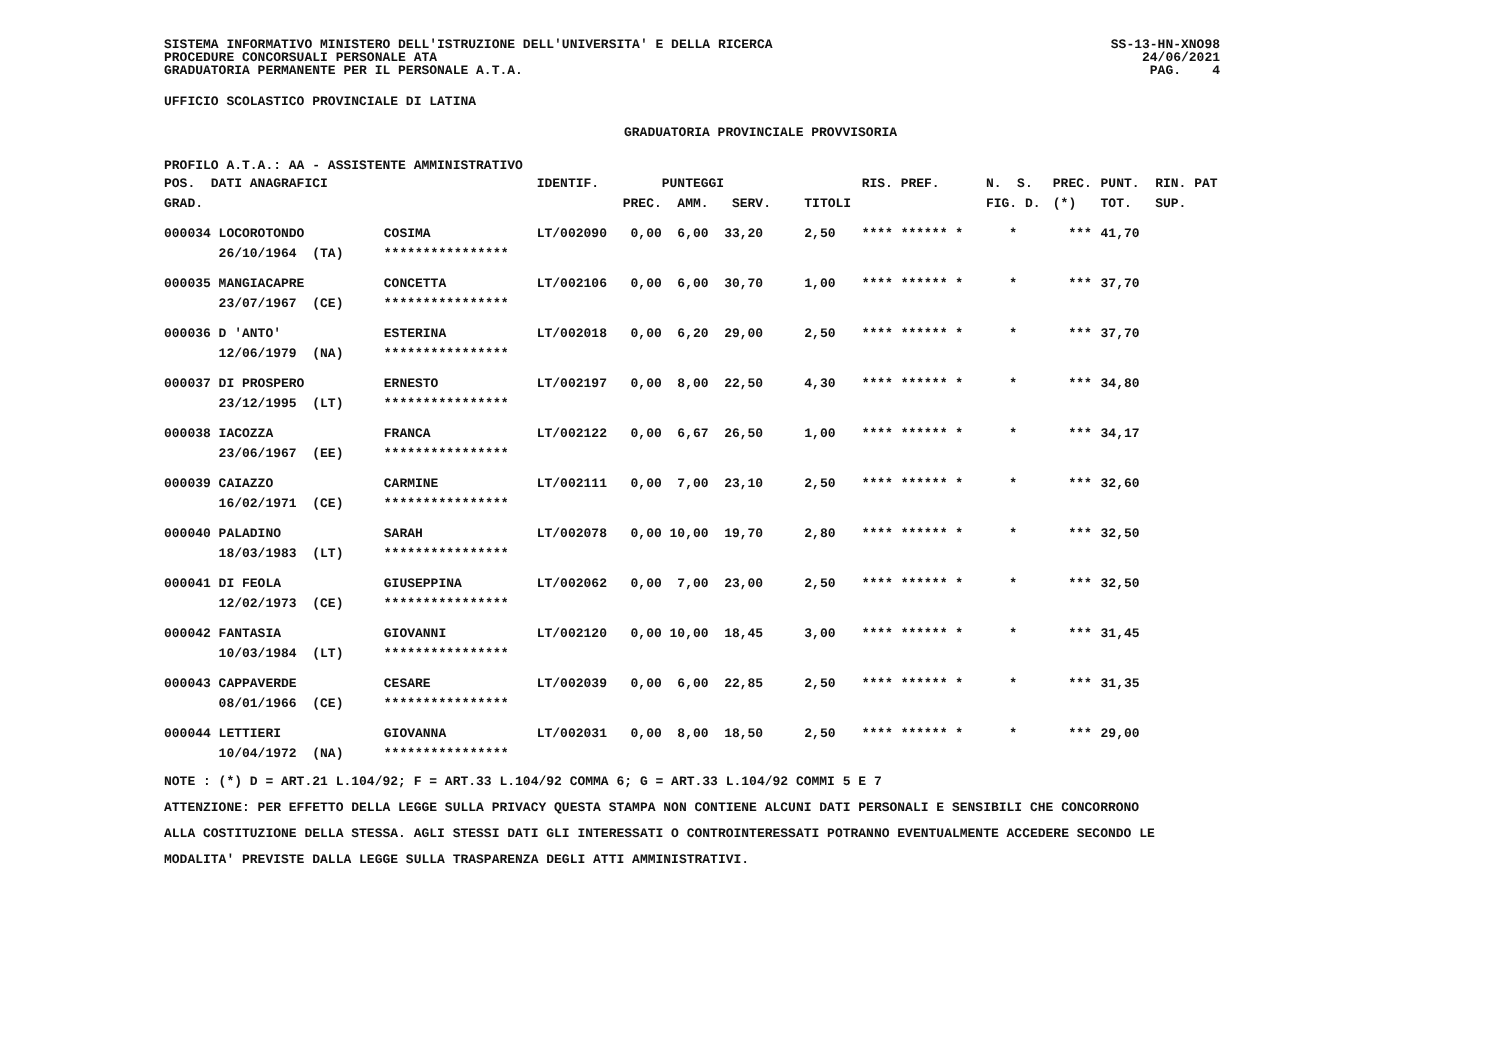SISTEMA INFORMATIVO MINISTERO DELL'ISTRUZIONE DELL'UNIVERSITA' E DELLA RICERCA
PROCEDURE CONCORSUALI PERSONALE ATA
GRADUATORIA PERMANENTE PER IL PERSONALE A.T.A.
SS-13-HN-XNO98
24/06/2021
PAG. 4
UFFICIO SCOLASTICO PROVINCIALE DI LATINA
GRADUATORIA PROVINCIALE PROVVISORIA
PROFILO A.T.A.: AA - ASSISTENTE AMMINISTRATIVO
| POS. DATI ANAGRAFICI | | IDENTIF. | PUNTEGGI | | RIS. PREF. | N. S. | PREC. | PUNT. RIN. PAT |
| --- | --- | --- | --- | --- | --- | --- | --- | --- |
| GRAD. | | | PREC. AMM. SERV. | TITOLI | | FIG. D. | (*) | TOT. SUP. |
| 000034 LOCOROTONDO | COSIMA | LT/002090 | 0,00 6,00 33,20 | 2,50 | **** ****** * | * | *** | 41,70 |
| 26/10/1964 (TA) | **************** | | | | | | | |
| 000035 MANGIACAPRE | CONCETTA | LT/002106 | 0,00 6,00 30,70 | 1,00 | **** ****** * | * | *** | 37,70 |
| 23/07/1967 (CE) | **************** | | | | | | | |
| 000036 D 'ANTO' | ESTERINA | LT/002018 | 0,00 6,20 29,00 | 2,50 | **** ****** * | * | *** | 37,70 |
| 12/06/1979 (NA) | **************** | | | | | | | |
| 000037 DI PROSPERO | ERNESTO | LT/002197 | 0,00 8,00 22,50 | 4,30 | **** ****** * | * | *** | 34,80 |
| 23/12/1995 (LT) | **************** | | | | | | | |
| 000038 IACOZZA | FRANCA | LT/002122 | 0,00 6,67 26,50 | 1,00 | **** ****** * | * | *** | 34,17 |
| 23/06/1967 (EE) | **************** | | | | | | | |
| 000039 CAIAZZO | CARMINE | LT/002111 | 0,00 7,00 23,10 | 2,50 | **** ****** * | * | *** | 32,60 |
| 16/02/1971 (CE) | **************** | | | | | | | |
| 000040 PALADINO | SARAH | LT/002078 | 0,00 10,00 19,70 | 2,80 | **** ****** * | * | *** | 32,50 |
| 18/03/1983 (LT) | **************** | | | | | | | |
| 000041 DI FEOLA | GIUSEPPINA | LT/002062 | 0,00 7,00 23,00 | 2,50 | **** ****** * | * | *** | 32,50 |
| 12/02/1973 (CE) | **************** | | | | | | | |
| 000042 FANTASIA | GIOVANNI | LT/002120 | 0,00 10,00 18,45 | 3,00 | **** ****** * | * | *** | 31,45 |
| 10/03/1984 (LT) | **************** | | | | | | | |
| 000043 CAPPAVERDE | CESARE | LT/002039 | 0,00 6,00 22,85 | 2,50 | **** ****** * | * | *** | 31,35 |
| 08/01/1966 (CE) | **************** | | | | | | | |
| 000044 LETTIERI | GIOVANNA | LT/002031 | 0,00 8,00 18,50 | 2,50 | **** ****** * | * | *** | 29,00 |
| 10/04/1972 (NA) | **************** | | | | | | | |
NOTE : (*) D = ART.21 L.104/92; F = ART.33 L.104/92 COMMA 6; G = ART.33 L.104/92 COMMI 5 E 7
ATTENZIONE: PER EFFETTO DELLA LEGGE SULLA PRIVACY QUESTA STAMPA NON CONTIENE ALCUNI DATI PERSONALI E SENSIBILI CHE CONCORRONO
ALLA COSTITUZIONE DELLA STESSA. AGLI STESSI DATI GLI INTERESSATI O CONTROINTERESSATI POTRANNO EVENTUALMENTE ACCEDERE SECONDO LE
MODALITA' PREVISTE DALLA LEGGE SULLA TRASPARENZA DEGLI ATTI AMMINISTRATIVI.